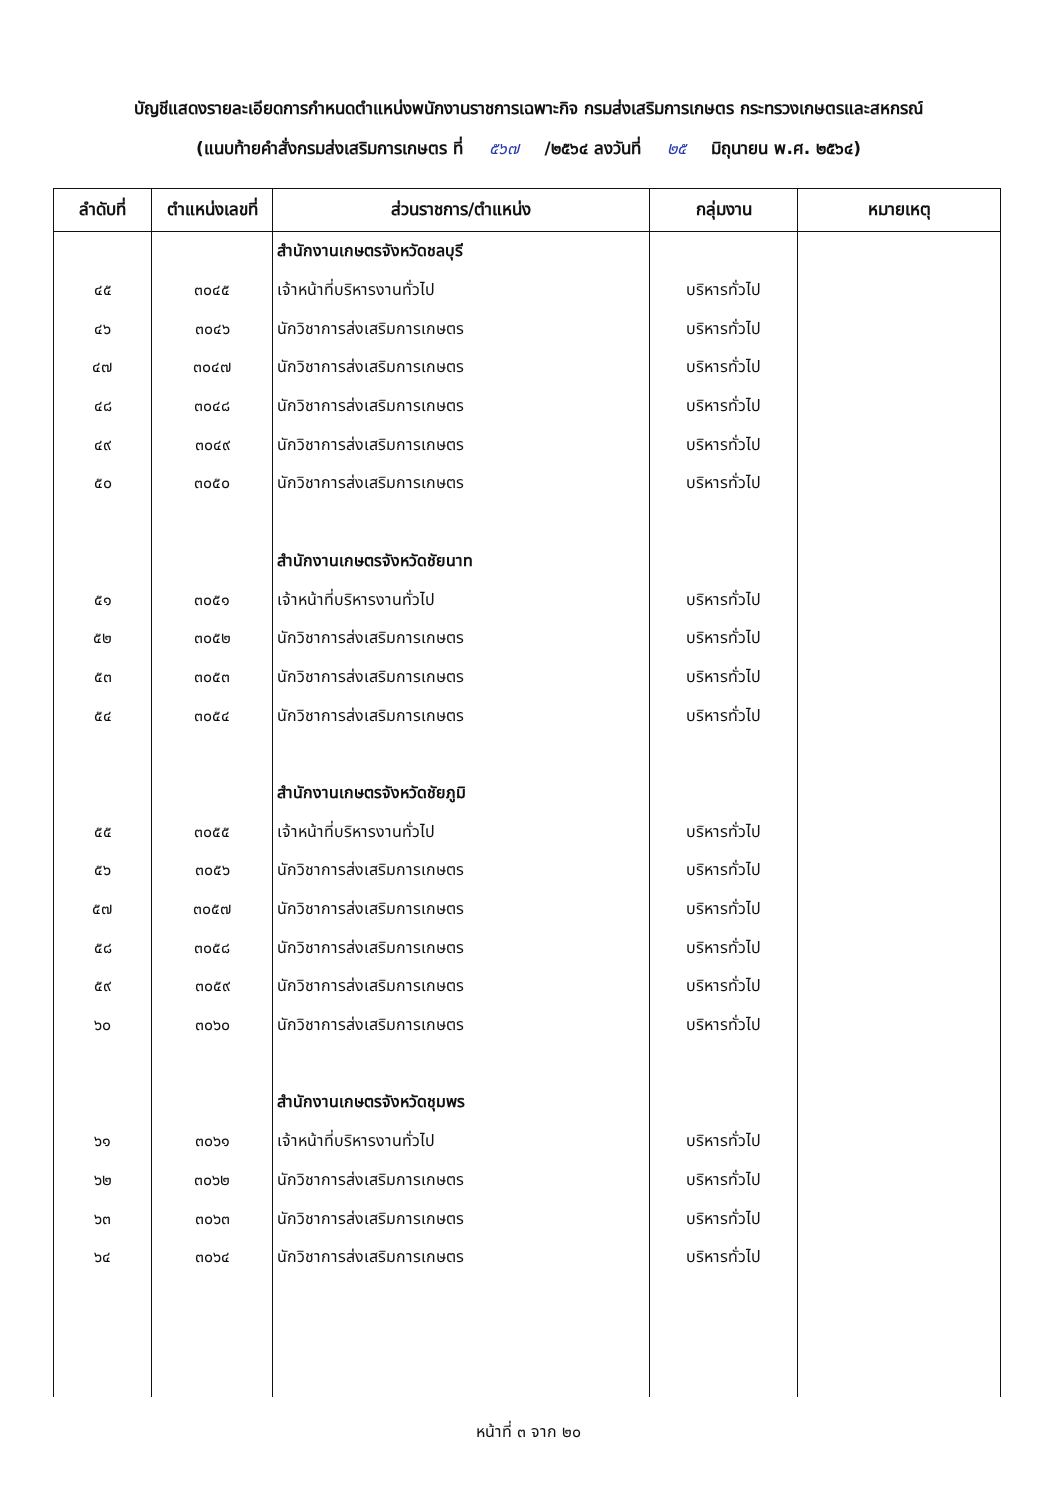บัญชีแสดงรายละเอียดการกำหนดตำแหน่งพนักงานราชการเฉพาะกิจ กรมส่งเสริมการเกษตร กระทรวงเกษตรและสหกรณ์
(แนบท้ายคำสั่งกรมส่งเสริมการเกษตร ที่ ๕๖๗ /๒๕๖๔ ลงวันที่ ๒๕ มิถุนายน พ.ศ. ๒๕๖๔)
| ลำดับที่ | ตำแหน่งเลขที่ | ส่วนราชการ/ตำแหน่ง | กลุ่มงาน | หมายเหตุ |
| --- | --- | --- | --- | --- |
| | | สำนักงานเกษตรจังหวัดชลบุรี | | |
| ๔๕ | ๓๐๔๕ | เจ้าหน้าที่บริหารงานทั่วไป | บริหารทั่วไป | |
| ๔๖ | ๓๐๔๖ | นักวิชาการส่งเสริมการเกษตร | บริหารทั่วไป | |
| ๔๗ | ๓๐๔๗ | นักวิชาการส่งเสริมการเกษตร | บริหารทั่วไป | |
| ๔๘ | ๓๐๔๘ | นักวิชาการส่งเสริมการเกษตร | บริหารทั่วไป | |
| ๔๙ | ๓๐๔๙ | นักวิชาการส่งเสริมการเกษตร | บริหารทั่วไป | |
| ๕๐ | ๓๐๕๐ | นักวิชาการส่งเสริมการเกษตร | บริหารทั่วไป | |
| | | สำนักงานเกษตรจังหวัดชัยนาท | | |
| ๕๑ | ๓๐๕๑ | เจ้าหน้าที่บริหารงานทั่วไป | บริหารทั่วไป | |
| ๕๒ | ๓๐๕๒ | นักวิชาการส่งเสริมการเกษตร | บริหารทั่วไป | |
| ๕๓ | ๓๐๕๓ | นักวิชาการส่งเสริมการเกษตร | บริหารทั่วไป | |
| ๕๔ | ๓๐๕๔ | นักวิชาการส่งเสริมการเกษตร | บริหารทั่วไป | |
| | | สำนักงานเกษตรจังหวัดชัยภูมิ | | |
| ๕๕ | ๓๐๕๕ | เจ้าหน้าที่บริหารงานทั่วไป | บริหารทั่วไป | |
| ๕๖ | ๓๐๕๖ | นักวิชาการส่งเสริมการเกษตร | บริหารทั่วไป | |
| ๕๗ | ๓๐๕๗ | นักวิชาการส่งเสริมการเกษตร | บริหารทั่วไป | |
| ๕๘ | ๓๐๕๘ | นักวิชาการส่งเสริมการเกษตร | บริหารทั่วไป | |
| ๕๙ | ๓๐๕๙ | นักวิชาการส่งเสริมการเกษตร | บริหารทั่วไป | |
| ๖๐ | ๓๐๖๐ | นักวิชาการส่งเสริมการเกษตร | บริหารทั่วไป | |
| | | สำนักงานเกษตรจังหวัดชุมพร | | |
| ๖๑ | ๓๐๖๑ | เจ้าหน้าที่บริหารงานทั่วไป | บริหารทั่วไป | |
| ๖๒ | ๓๐๖๒ | นักวิชาการส่งเสริมการเกษตร | บริหารทั่วไป | |
| ๖๓ | ๓๐๖๓ | นักวิชาการส่งเสริมการเกษตร | บริหารทั่วไป | |
| ๖๔ | ๓๐๖๔ | นักวิชาการส่งเสริมการเกษตร | บริหารทั่วไป | |
หน้าที่ ๓ จาก ๒๐